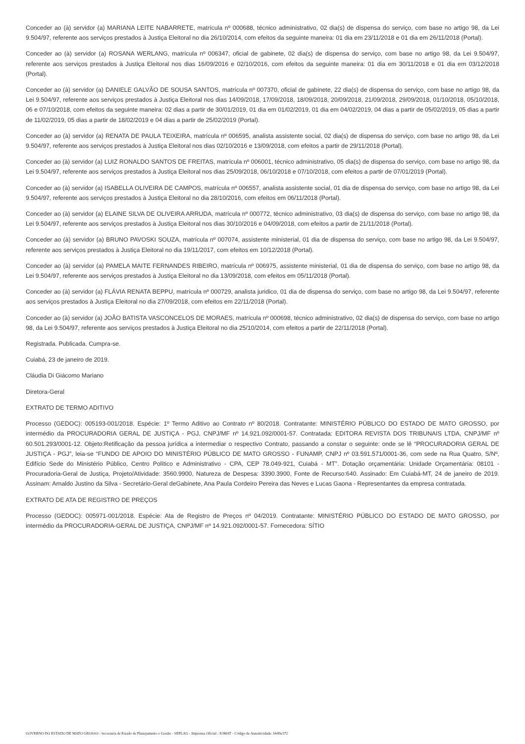Conceder ao (à) servidor (a) MARIANA LEITE NABARRETE, matrícula nº 000688, técnico administrativo, 02 dia(s) de dispensa do serviço, com base no artigo 98, da Lei 9.504/97, referente aos serviços prestados à Justiça Eleitoral no dia 26/10/2014, com efeitos da seguinte maneira: 01 dia em 23/11/2018 e 01 dia em 26/11/2018 (Portal).
Conceder ao (à) servidor (a) ROSANA WERLANG, matrícula nº 006347, oficial de gabinete, 02 dia(s) de dispensa do serviço, com base no artigo 98, da Lei 9.504/97, referente aos serviços prestados à Justiça Eleitoral nos dias 16/09/2016 e 02/10/2016, com efeitos da seguinte maneira: 01 dia em 30/11/2018 e 01 dia em 03/12/2018 (Portal).
Conceder ao (à) servidor (a) DANIELE GALVÃO DE SOUSA SANTOS, matrícula nº 007370, oficial de gabinete, 22 dia(s) de dispensa do serviço, com base no artigo 98, da Lei 9.504/97, referente aos serviços prestados à Justiça Eleitoral nos dias 14/09/2018, 17/09/2018, 18/09/2018, 20/09/2018, 21/09/2018, 29/09/2018, 01/10/2018, 05/10/2018, 06 e 07/10/2018, com efeitos da seguinte maneira: 02 dias a partir de 30/01/2019, 01 dia em 01/02/2019, 01 dia em 04/02/2019, 04 dias a partir de 05/02/2019, 05 dias a partir de 11/02/2019, 05 dias a partir de 18/02/2019 e 04 dias a partir de 25/02/2019 (Portal).
Conceder ao (à) servidor (a) RENATA DE PAULA TEIXEIRA, matrícula nº 006595, analista assistente social, 02 dia(s) de dispensa do serviço, com base no artigo 98, da Lei 9.504/97, referente aos serviços prestados à Justiça Eleitoral nos dias 02/10/2016 e 13/09/2018, com efeitos a partir de 29/11/2018 (Portal).
Conceder ao (à) servidor (a) LUIZ RONALDO SANTOS DE FREITAS, matrícula nº 006001, técnico administrativo, 05 dia(s) de dispensa do serviço, com base no artigo 98, da Lei 9.504/97, referente aos serviços prestados à Justiça Eleitoral nos dias 25/09/2018, 06/10/2018 e 07/10/2018, com efeitos a partir de 07/01/2019 (Portal).
Conceder ao (à) servidor (a) ISABELLA OLIVEIRA DE CAMPOS, matrícula nº 006557, analista assistente social, 01 dia de dispensa do serviço, com base no artigo 98, da Lei 9.504/97, referente aos serviços prestados à Justiça Eleitoral no dia 28/10/2016, com efeitos em 06/11/2018 (Portal).
Conceder ao (à) servidor (a) ELAINE SILVA DE OLIVEIRA ARRUDA, matrícula nº 000772, técnico administrativo, 03 dia(s) de dispensa do serviço, com base no artigo 98, da Lei 9.504/97, referente aos serviços prestados à Justiça Eleitoral nos dias 30/10/2016 e 04/09/2018, com efeitos a partir de 21/11/2018 (Portal).
Conceder ao (à) servidor (a) BRUNO PAVOSKI SOUZA, matrícula nº 007074, assistente ministerial, 01 dia de dispensa do serviço, com base no artigo 98, da Lei 9.504/97, referente aos serviços prestados à Justiça Eleitoral no dia 19/11/2017, com efeitos em 10/12/2018 (Portal).
Conceder ao (à) servidor (a) PAMELA MAITE FERNANDES RIBEIRO, matrícula nº 006975, assistente ministerial, 01 dia de dispensa do serviço, com base no artigo 98, da Lei 9.504/97, referente aos serviços prestados à Justiça Eleitoral no dia 13/09/2018, com efeitos em 05/11/2018 (Portal).
Conceder ao (à) servidor (a) FLÁVIA RENATA BEPPU, matrícula nº 000729, analista juridico, 01 dia de dispensa do serviço, com base no artigo 98, da Lei 9.504/97, referente aos serviços prestados à Justiça Eleitoral no dia 27/09/2018, com efeitos em 22/11/2018 (Portal).
Conceder ao (à) servidor (a) JOÃO BATISTA VASCONCELOS DE MORAES, matrícula nº 000698, técnico administrativo, 02 dia(s) de dispensa do serviço, com base no artigo 98, da Lei 9.504/97, referente aos serviços prestados à Justiça Eleitoral no dia 25/10/2014, com efeitos a partir de 22/11/2018 (Portal).
Registrada. Publicada. Cumpra-se.
Cuiabá, 23 de janeiro de 2019.
Cláudia Di Giácomo Mariano
Diretora-Geral
EXTRATO DE TERMO ADITIVO
Processo (GEDOC): 005193-001/2018. Espécie: 1º Termo Aditivo ao Contrato nº 80/2018. Contratante: MINISTÉRIO PÚBLICO DO ESTADO DE MATO GROSSO, por intermédio da PROCURADORIA GERAL DE JUSTIÇA - PGJ, CNPJ/MF nº 14.921.092/0001-57. Contratada: EDITORA REVISTA DOS TRIBUNAIS LTDA, CNPJ/MF nº 60.501.293/0001-12. Objeto:Retificação da pessoa jurídica a intermediar o respectivo Contrato, passando a constar o seguinte: onde se lê “PROCURADORIA GERAL DE JUSTIÇA - PGJ”, leia-se “FUNDO DE APOIO DO MINISTÉRIO PÚBLICO DE MATO GROSSO - FUNAMP, CNPJ nº 03.591.571/0001-36, com sede na Rua Quatro, S/Nº, Edifício Sede do Ministério Público, Centro Político e Administrativo - CPA, CEP 78.049-921, Cuiabá - MT”. Dotação orçamentária: Unidade Orçamentária: 08101 - Procuradoria-Geral de Justiça, Projeto/Atividade: 3560.9900, Natureza de Despesa: 3390.3900, Fonte de Recurso:640. Assinado: Em Cuiabá-MT, 24 de janeiro de 2019. Assinam: Arnaldo Justino da Silva - Secretário-Geral deGabinete, Ana Paula Cordeiro Pereira das Neves e Lucas Gaona - Representantes da empresa contratada.
EXTRATO DE ATA DE REGISTRO DE PREÇOS
Processo (GEDOC): 005971-001/2018. Espécie: Ata de Registro de Preços nº 04/2019. Contratante: MINISTÉRIO PÚBLICO DO ESTADO DE MATO GROSSO, por intermédio da PROCURADORIA-GERAL DE JUSTIÇA, CNPJ/MF nº 14.921.092/0001-57. Fornecedora: SÍTIO
GOVERNO DO ESTADO DE MATO GROSSO - Secretaria de Estado de Planejamento e Gestão - SEPLAG - Imprensa Oficial - IOMAT - Código de Autenticidade: bb89e372